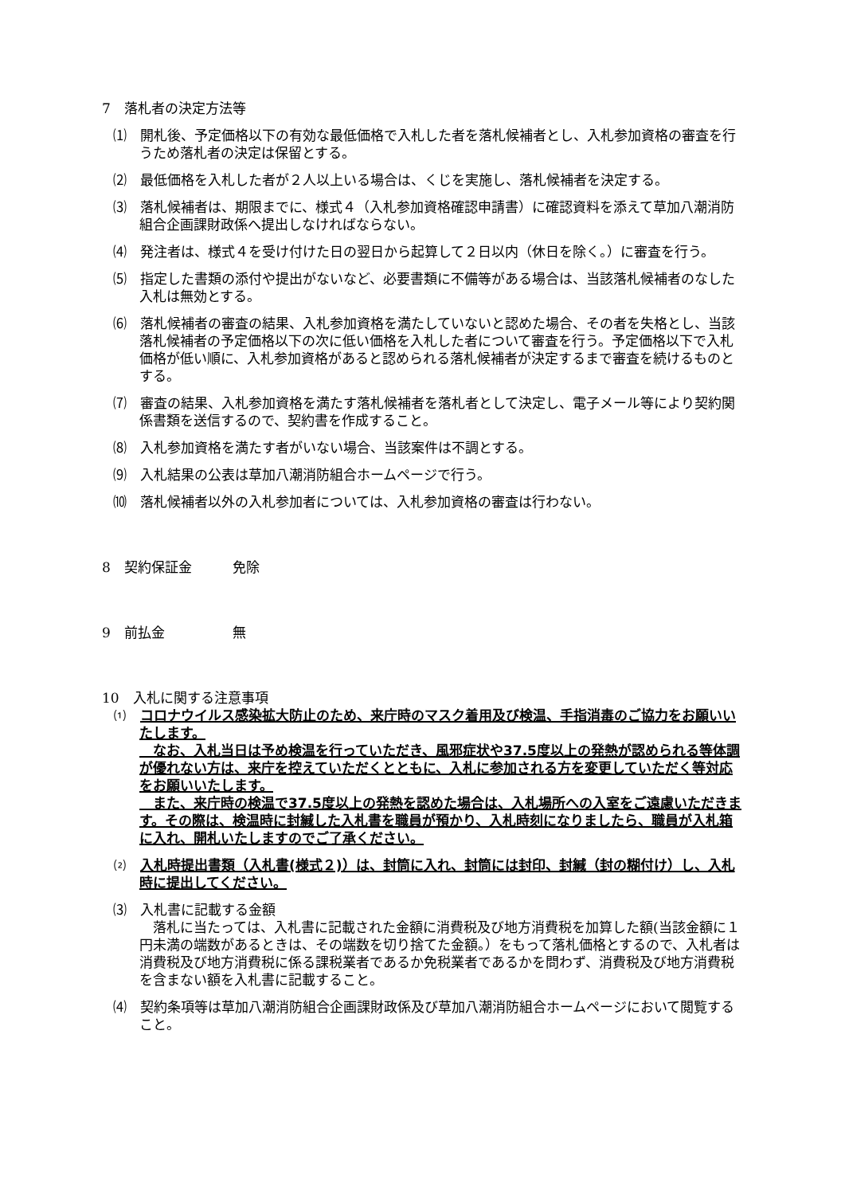7　落札者の決定方法等
⑴　開札後、予定価格以下の有効な最低価格で入札した者を落札候補者とし、入札参加資格の審査を行うため落札者の決定は保留とする。
⑵　最低価格を入札した者が２人以上いる場合は、くじを実施し、落札候補者を決定する。
⑶　落札候補者は、期限までに、様式４（入札参加資格確認申請書）に確認資料を添えて草加八潮消防組合企画課財政係へ提出しなければならない。
⑷　発注者は、様式４を受け付けた日の翌日から起算して２日以内（休日を除く。）に審査を行う。
⑸　指定した書類の添付や提出がないなど、必要書類に不備等がある場合は、当該落札候補者のなした入札は無効とする。
⑹　落札候補者の審査の結果、入札参加資格を満たしていないと認めた場合、その者を失格とし、当該落札候補者の予定価格以下の次に低い価格を入札した者について審査を行う。予定価格以下で入札価格が低い順に、入札参加資格があると認められる落札候補者が決定するまで審査を続けるものとする。
⑺　審査の結果、入札参加資格を満たす落札候補者を落札者として決定し、電子メール等により契約関係書類を送信するので、契約書を作成すること。
⑻　入札参加資格を満たす者がいない場合、当該案件は不調とする。
⑼　入札結果の公表は草加八潮消防組合ホームページで行う。
⑽　落札候補者以外の入札参加者については、入札参加資格の審査は行わない。
8　契約保証金　　　免除
9　前払金　　　　　無
10　入札に関する注意事項
⑴　コロナウイルス感染拡大防止のため、来庁時のマスク着用及び検温、手指消毒のご協力をお願いいたします。
　なお、入札当日は予め検温を行っていただき、風邪症状や37.5度以上の発熱が認められる等体調が優れない方は、来庁を控えていただくとともに、入札に参加される方を変更していただく等対応をお願いいたします。
　また、来庁時の検温で37.5度以上の発熱を認めた場合は、入札場所への入室をご遠慮いただきます。その際は、検温時に封緘した入札書を職員が預かり、入札時刻になりましたら、職員が入札箱に入れ、開札いたしますのでご了承ください。
⑵　入札時提出書類（入札書(様式２)）は、封筒に入れ、封筒には封印、封緘（封の糊付け）し、入札時に提出してください。
⑶　入札書に記載する金額
　落札に当たっては、入札書に記載された金額に消費税及び地方消費税を加算した額(当該金額に１円未満の端数があるときは、その端数を切り捨てた金額。）をもって落札価格とするので、入札者は消費税及び地方消費税に係る課税業者であるか免税業者であるかを問わず、消費税及び地方消費税を含まない額を入札書に記載すること。
⑷　契約条項等は草加八潮消防組合企画課財政係及び草加八潮消防組合ホームページにおいて閲覧すること。